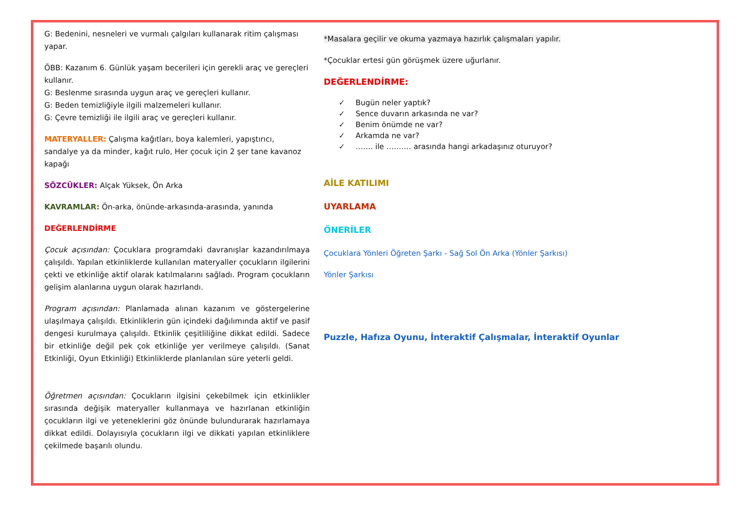G: Bedenini, nesneleri ve vurmalı çalgıları kullanarak ritim çalışması yapar.
ÖBB: Kazanım 6. Günlük yaşam becerileri için gerekli araç ve gereçleri kullanır.
G: Beslenme sırasında uygun araç ve gereçleri kullanır.
G: Beden temizliğiyle ilgili malzemeleri kullanır.
G: Çevre temizliği ile ilgili araç ve gereçleri kullanır.
MATERYALLER: Çalışma kağıtları, boya kalemleri, yapıştırıcı, sandalye ya da minder, kağıt rulo, Her çocuk için 2 şer tane kavanoz kapağı
SÖZCÜKLER: Alçak Yüksek, Ön Arka
KAVRAMLAR: Ön-arka, önünde-arkasında-arasında, yanında
DEĞERLENDİRME
Çocuk açısından: Çocuklara programdaki davranışlar kazandırılmaya çalışıldı. Yapılan etkinliklerde kullanılan materyaller çocukların ilgilerini çekti ve etkinliğe aktif olarak katılmalarını sağladı. Program çocukların gelişim alanlarına uygun olarak hazırlandı.
Program açısından: Planlamada alınan kazanım ve göstergelerine ulaşılmaya çalışıldı. Etkinliklerin gün içindeki dağılımında aktif ve pasif dengesi kurulmaya çalışıldı. Etkinlik çeşitliliğine dikkat edildi. Sadece bir etkinliğe değil pek çok etkinliğe yer verilmeye çalışıldı. (Sanat Etkinliği, Oyun Etkinliği) Etkinliklerde planlanılan süre yeterli geldi.
Öğretmen açısından: Çocukların ilgisini çekebilmek için etkinlikler sırasında değişik materyaller kullanmaya ve hazırlanan etkinliğin çocukların ilgi ve yeteneklerini göz önünde bulundurarak hazırlamaya dikkat edildi. Dolayısıyla çocukların ilgi ve dikkati yapılan etkinliklere çekilmede başarılı olundu.
*Masalara geçilir ve okuma yazmaya hazırlık çalışmaları yapılır.
*Çocuklar ertesi gün görüşmek üzere uğurlanır.
DEĞERLENDİRME:
✓ Bugün neler yaptık?
✓ Sence duvarın arkasında ne var?
✓ Benim önümde ne var?
✓ Arkamda ne var?
✓ ……. ile ………. arasında hangi arkadaşınız oturuyor?
AİLE KATILIMI
UYARLAMA
ÖNERİLER
Çocuklara Yönleri Öğreten Şarkı - Sağ Sol Ön Arka (Yönler Şarkısı)
Yönler Şarkısı
Puzzle, Hafıza Oyunu, İnteraktif Çalışmalar, İnteraktif Oyunlar